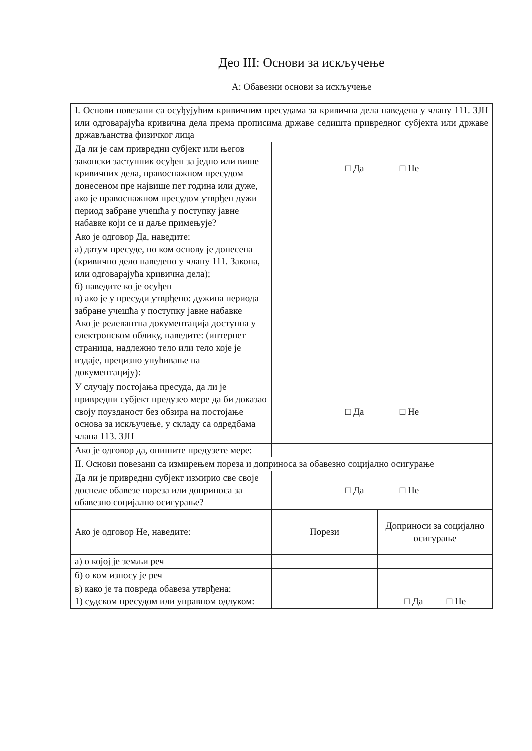Део III: Основи за искључење
А: Обавезни основи за искључење
| I. Основи повезани са осуђујућим кривичним пресудама за кривична дела наведена у члану 111. ЗЈН или одговарајућа кривична дела према прописима државе седишта привредног субјекта или државе држављанства физичког лица | | |
| Да ли је сам привредни субјект или његов законски заступник осуђен за једно или више кривичних дела, правоснажном пресудом донесеном пре највише пет година или дуже, ако је правоснажном пресудом утврђен дужи период забране учешћа у поступку јавне набавке који се и даље примењује? | □ Да □ Не | |
| Ако је одговор Да, наведите: а) датум пресуде, по ком основу је донесена (кривично дело наведено у члану 111. Закона, или одговарајућа кривична дела); б) наведите ко је осуђен в) ако је у пресуди утврђено: дужина периода забране учешћа у поступку јавне набавке Ако је релевантна документација доступна у електронском облику, наведите: (интернет страница, надлежно тело или тело које је издаје, прецизно упућивање на документацију): | | |
| У случају постојања пресуда, да ли је привредни субјект предузео мере да би доказао своју поузданост без обзира на постојање основа за искључење, у складу са одредбама члана 113. ЗЈН | □ Да □ Не | |
| Ако је одговор да, опишите предузете мере: | | |
| II. Основи повезани са измирењем пореза и доприноса за обавезно социјално осигурање | | |
| Да ли је привредни субјект измирио све своје доспеле обавезе пореза или доприноса за обавезно социјално осигурање? | □ Да □ Не | |
| Ако је одговор Не, наведите: | Порези | Доприноси за социјално осигурање |
| а) о којој је земљи реч | | |
| б) о ком износу је реч | | |
| в) како је та повреда обавеза утврђена: 1) судском пресудом или управном одлуком: | | □ Да □ Не |